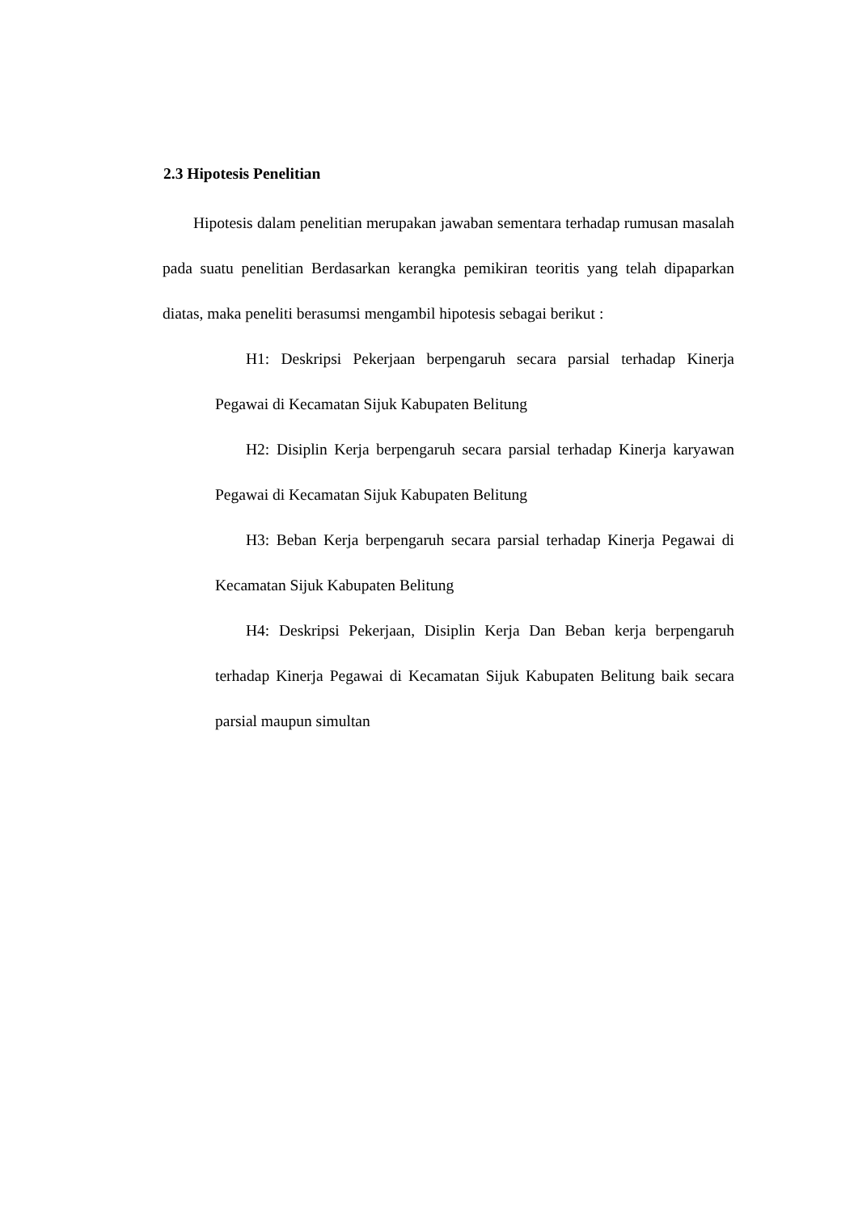2.3 Hipotesis Penelitian
Hipotesis dalam penelitian merupakan jawaban sementara terhadap rumusan masalah pada suatu penelitian Berdasarkan kerangka pemikiran teoritis yang telah dipaparkan diatas, maka peneliti berasumsi mengambil hipotesis sebagai berikut :
H1: Deskripsi Pekerjaan berpengaruh secara parsial terhadap Kinerja Pegawai di Kecamatan Sijuk Kabupaten Belitung
H2: Disiplin Kerja berpengaruh secara parsial terhadap Kinerja karyawan Pegawai di Kecamatan Sijuk Kabupaten Belitung
H3: Beban Kerja berpengaruh secara parsial terhadap Kinerja Pegawai di Kecamatan Sijuk Kabupaten Belitung
H4: Deskripsi Pekerjaan, Disiplin Kerja Dan Beban kerja berpengaruh terhadap Kinerja Pegawai di Kecamatan Sijuk Kabupaten Belitung baik secara parsial maupun simultan